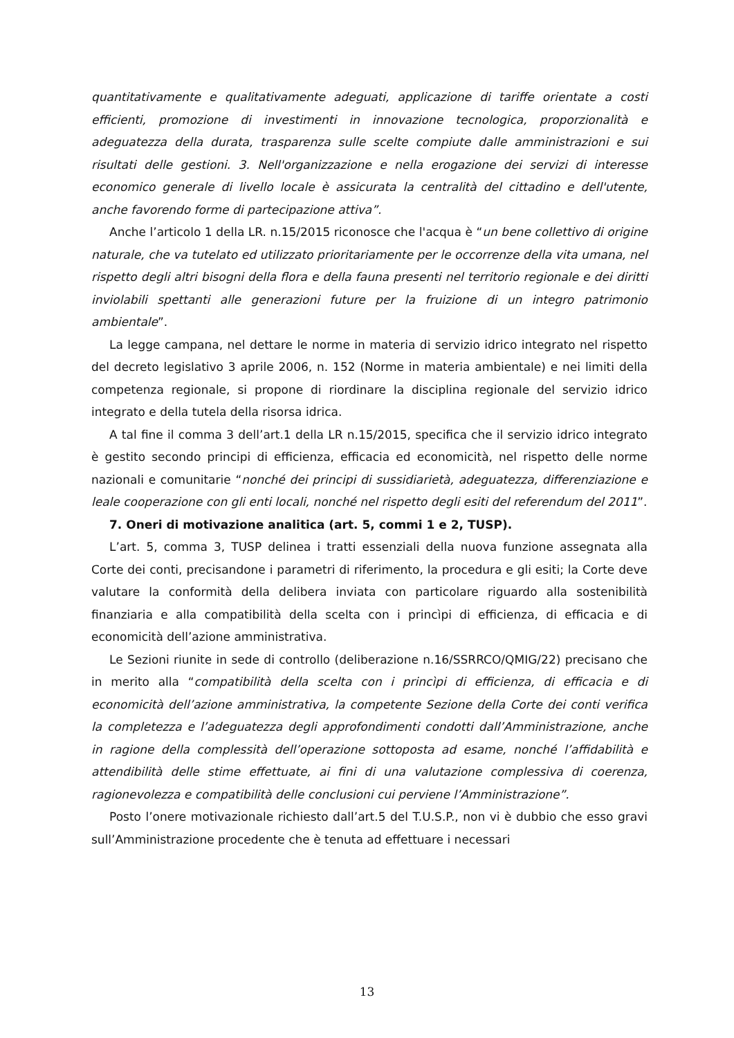quantitativamente e qualitativamente adeguati, applicazione di tariffe orientate a costi efficienti, promozione di investimenti in innovazione tecnologica, proporzionalità e adeguatezza della durata, trasparenza sulle scelte compiute dalle amministrazioni e sui risultati delle gestioni. 3. Nell'organizzazione e nella erogazione dei servizi di interesse economico generale di livello locale è assicurata la centralità del cittadino e dell'utente, anche favorendo forme di partecipazione attiva”.
Anche l’articolo 1 della LR. n.15/2015 riconosce che l'acqua è “un bene collettivo di origine naturale, che va tutelato ed utilizzato prioritariamente per le occorrenze della vita umana, nel rispetto degli altri bisogni della flora e della fauna presenti nel territorio regionale e dei diritti inviolabili spettanti alle generazioni future per la fruizione di un integro patrimonio ambientale”.
La legge campana, nel dettare le norme in materia di servizio idrico integrato nel rispetto del decreto legislativo 3 aprile 2006, n. 152 (Norme in materia ambientale) e nei limiti della competenza regionale, si propone di riordinare la disciplina regionale del servizio idrico integrato e della tutela della risorsa idrica.
A tal fine il comma 3 dell’art.1 della LR n.15/2015, specifica che il servizio idrico integrato è gestito secondo principi di efficienza, efficacia ed economicità, nel rispetto delle norme nazionali e comunitarie “nonché dei principi di sussidiarietà, adeguatezza, differenziazione e leale cooperazione con gli enti locali, nonché nel rispetto degli esiti del referendum del 2011”.
7. Oneri di motivazione analitica (art. 5, commi 1 e 2, TUSP).
L’art. 5, comma 3, TUSP delinea i tratti essenziali della nuova funzione assegnata alla Corte dei conti, precisandone i parametri di riferimento, la procedura e gli esiti; la Corte deve valutare la conformità della delibera inviata con particolare riguardo alla sostenibilità finanziaria e alla compatibilità della scelta con i princìpi di efficienza, di efficacia e di economicità dell’azione amministrativa.
Le Sezioni riunite in sede di controllo (deliberazione n.16/SSRRCO/QMIG/22) precisano che in merito alla “compatibilità della scelta con i princìpi di efficienza, di efficacia e di economicità dell’azione amministrativa, la competente Sezione della Corte dei conti verifica la completezza e l’adeguatezza degli approfondimenti condotti dall’Amministrazione, anche in ragione della complessità dell’operazione sottoposta ad esame, nonché l’affidabilità e attendibilità delle stime effettuate, ai fini di una valutazione complessiva di coerenza, ragionevolezza e compatibilità delle conclusioni cui perviene l’Amministrazione”.
Posto l’onere motivazionale richiesto dall’art.5 del T.U.S.P., non vi è dubbio che esso gravi sull’Amministrazione procedente che è tenuta ad effettuare i necessari
13